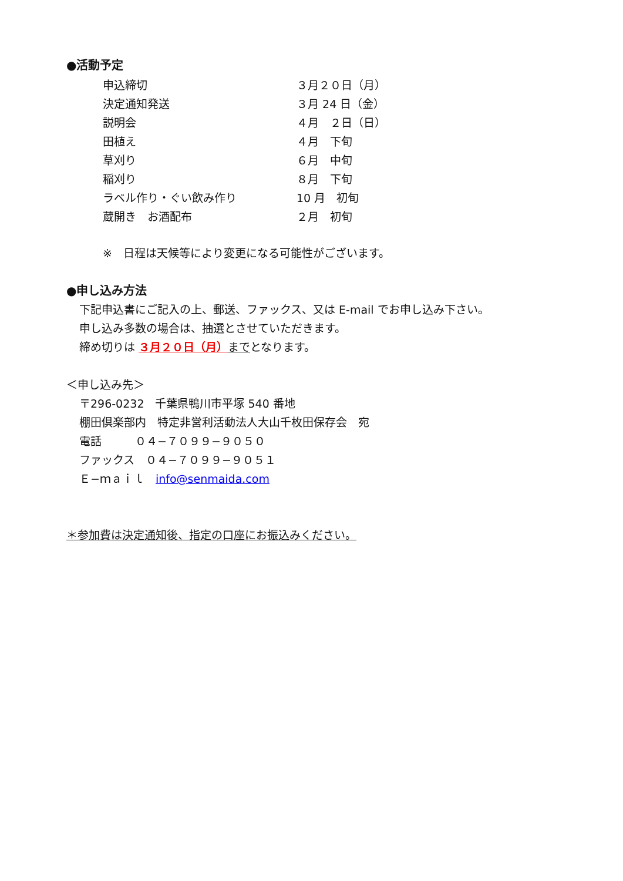●活動予定
| 申込締切 | ３月２０日（月） |
| 決定通知発送 | ３月 24 日（金） |
| 説明会 | ４月 ２日（日） |
| 田植え | ４月 下旬 |
| 草刈り | ６月 中旬 |
| 稲刈り | ８月 下旬 |
| ラベル作り・ぐい飲み作り | 10 月 初旬 |
| 蔵開き お酒配布 | ２月 初旬 |
※　日程は天候等により変更になる可能性がございます。
●申し込み方法
下記申込書にご記入の上、郵送、ファックス、又は E-mail でお申し込み下さい。
申し込み多数の場合は、抽選とさせていただきます。
締め切りは ３月２０日（月）までとなります。
＜申し込み先＞
〒296-0232　千葉県鴨川市平塚 540 番地
棚田倶楽部内　特定非営利活動法人大山千枚田保存会　宛
電話　　　０４−７０９９−９０５０
ファックス　０４−７０９９−９０５１
Ｅ−ｍａｉｌ　info@senmaida.com
＊参加費は決定通知後、指定の口座にお振込みください。